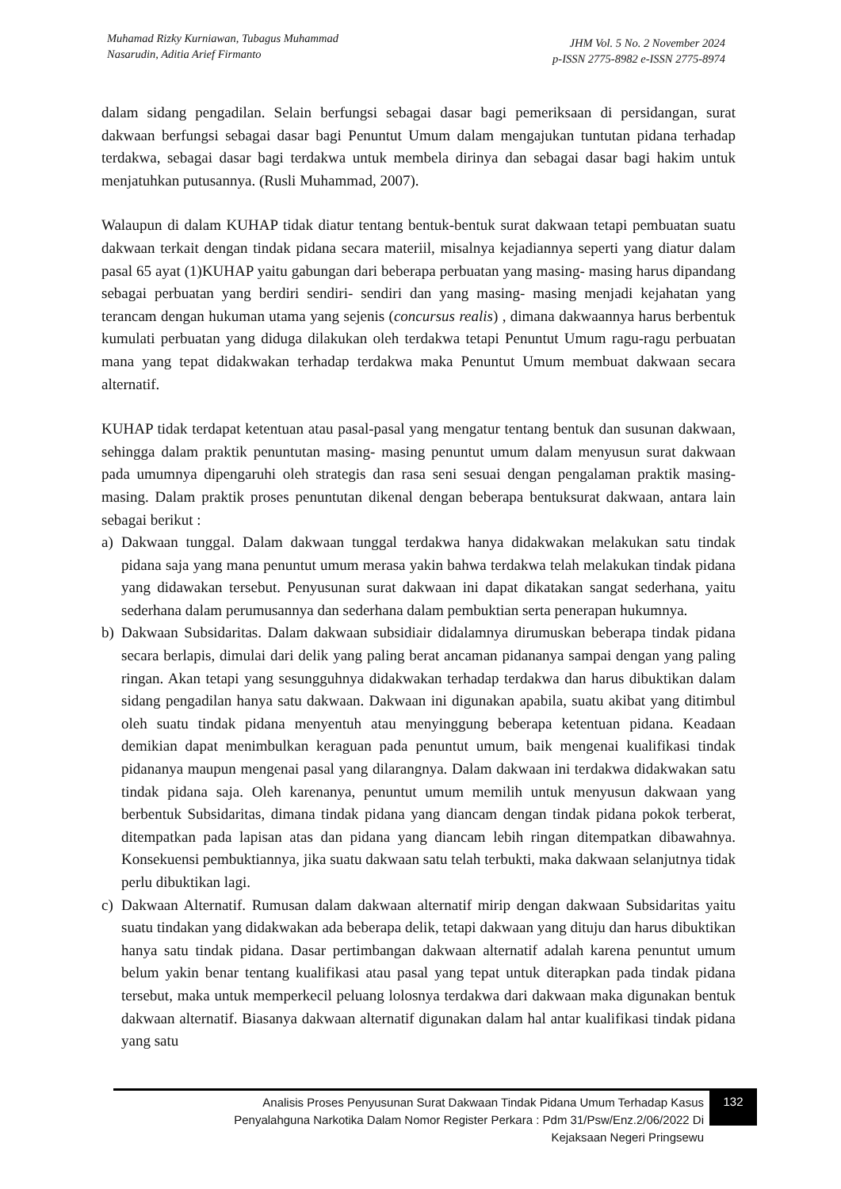Muhamad Rizky Kurniawan, Tubagus Muhammad
Nasarudin, Aditia Arief Firmanto
JHM Vol. 5 No. 2 November 2024
p-ISSN 2775-8982 e-ISSN 2775-8974
dalam sidang pengadilan. Selain berfungsi sebagai dasar bagi pemeriksaan di persidangan, surat dakwaan berfungsi sebagai dasar bagi Penuntut Umum dalam mengajukan tuntutan pidana terhadap terdakwa, sebagai dasar bagi terdakwa untuk membela dirinya dan sebagai dasar bagi hakim untuk menjatuhkan putusannya. (Rusli Muhammad, 2007).
Walaupun di dalam KUHAP tidak diatur tentang bentuk-bentuk surat dakwaan tetapi pembuatan suatu dakwaan terkait dengan tindak pidana secara materiil, misalnya kejadiannya seperti yang diatur dalam pasal 65 ayat (1)KUHAP yaitu gabungan dari beberapa perbuatan yang masing- masing harus dipandang sebagai perbuatan yang berdiri sendiri- sendiri dan yang masing- masing menjadi kejahatan yang terancam dengan hukuman utama yang sejenis (concursus realis) , dimana dakwaannya harus berbentuk kumulati perbuatan yang diduga dilakukan oleh terdakwa tetapi Penuntut Umum ragu-ragu perbuatan mana yang tepat didakwakan terhadap terdakwa maka Penuntut Umum membuat dakwaan secara alternatif.
KUHAP tidak terdapat ketentuan atau pasal-pasal yang mengatur tentang bentuk dan susunan dakwaan, sehingga dalam praktik penuntutan masing- masing penuntut umum dalam menyusun surat dakwaan pada umumnya dipengaruhi oleh strategis dan rasa seni sesuai dengan pengalaman praktik masing-masing. Dalam praktik proses penuntutan dikenal dengan beberapa bentuksurat dakwaan, antara lain sebagai berikut :
a) Dakwaan tunggal. Dalam dakwaan tunggal terdakwa hanya didakwakan melakukan satu tindak pidana saja yang mana penuntut umum merasa yakin bahwa terdakwa telah melakukan tindak pidana yang didawakan tersebut. Penyusunan surat dakwaan ini dapat dikatakan sangat sederhana, yaitu sederhana dalam perumusannya dan sederhana dalam pembuktian serta penerapan hukumnya.
b) Dakwaan Subsidaritas. Dalam dakwaan subsidiair didalamnya dirumuskan beberapa tindak pidana secara berlapis, dimulai dari delik yang paling berat ancaman pidananya sampai dengan yang paling ringan. Akan tetapi yang sesungguhnya didakwakan terhadap terdakwa dan harus dibuktikan dalam sidang pengadilan hanya satu dakwaan. Dakwaan ini digunakan apabila, suatu akibat yang ditimbul oleh suatu tindak pidana menyentuh atau menyinggung beberapa ketentuan pidana. Keadaan demikian dapat menimbulkan keraguan pada penuntut umum, baik mengenai kualifikasi tindak pidananya maupun mengenai pasal yang dilarangnya. Dalam dakwaan ini terdakwa didakwakan satu tindak pidana saja. Oleh karenanya, penuntut umum memilih untuk menyusun dakwaan yang berbentuk Subsidaritas, dimana tindak pidana yang diancam dengan tindak pidana pokok terberat, ditempatkan pada lapisan atas dan pidana yang diancam lebih ringan ditempatkan dibawahnya. Konsekuensi pembuktiannya, jika suatu dakwaan satu telah terbukti, maka dakwaan selanjutnya tidak perlu dibuktikan lagi.
c) Dakwaan Alternatif. Rumusan dalam dakwaan alternatif mirip dengan dakwaan Subsidaritas yaitu suatu tindakan yang didakwakan ada beberapa delik, tetapi dakwaan yang dituju dan harus dibuktikan hanya satu tindak pidana. Dasar pertimbangan dakwaan alternatif adalah karena penuntut umum belum yakin benar tentang kualifikasi atau pasal yang tepat untuk diterapkan pada tindak pidana tersebut, maka untuk memperkecil peluang lolosnya terdakwa dari dakwaan maka digunakan bentuk dakwaan alternatif. Biasanya dakwaan alternatif digunakan dalam hal antar kualifikasi tindak pidana yang satu
Analisis Proses Penyusunan Surat Dakwaan Tindak Pidana Umum Terhadap Kasus
Penyalahguna Narkotika Dalam Nomor Register Perkara : Pdm 31/Psw/Enz.2/06/2022 Di
Kejaksaan Negeri Pringsewu
132